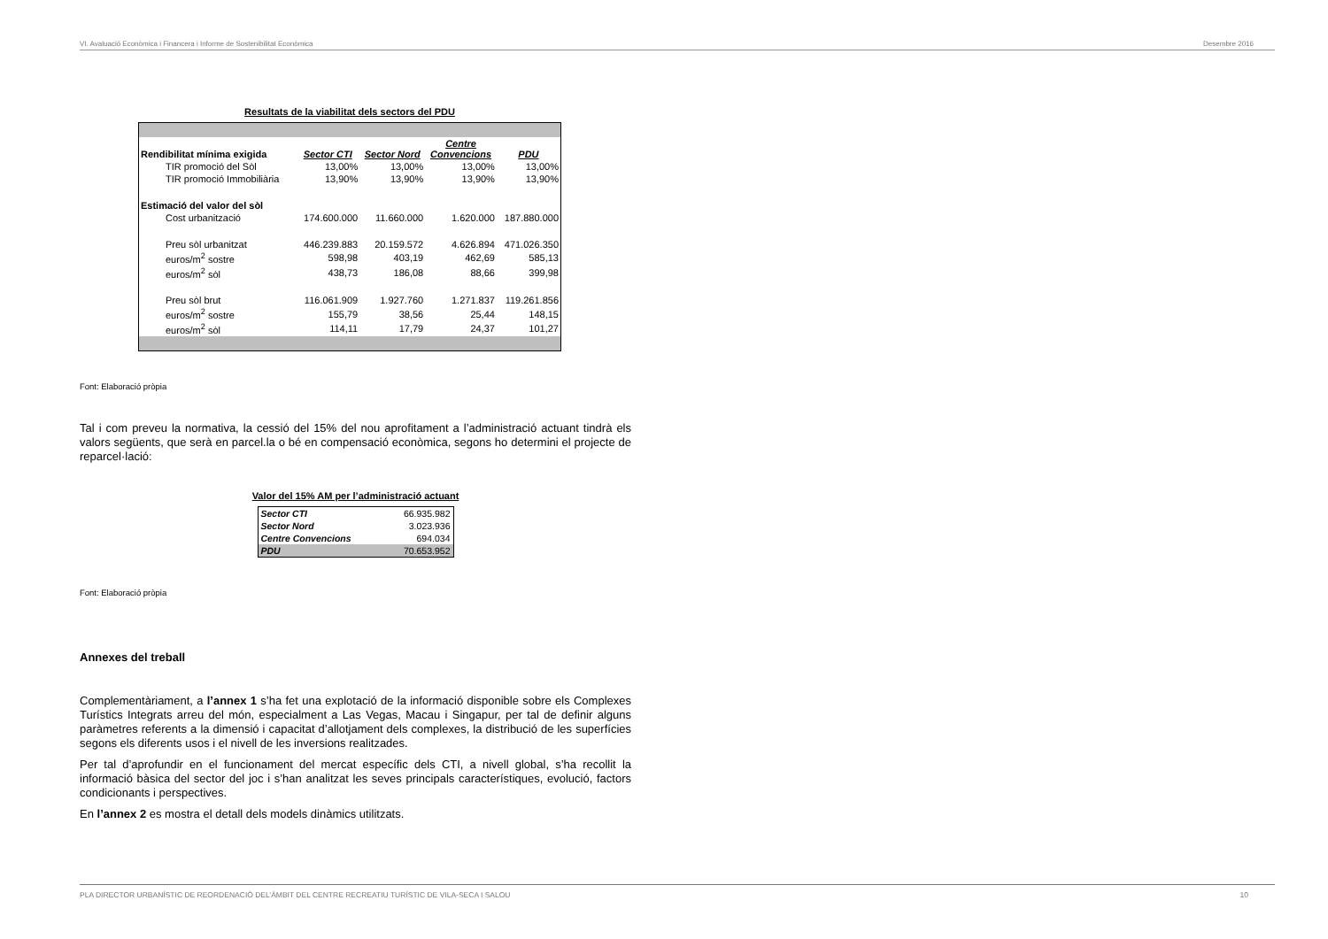VI. Avaluació Econòmica i Financera i Informe de Sostenibilitat Econòmica Desembre 2016
Resultats de la viabilitat dels sectors del PDU
| Rendibilitat mínima exigida | Sector CTI | Sector Nord | Centre Convencions | PDU |
| TIR promoció del Sòl | 13,00% | 13,00% | 13,00% | 13,00% |
| TIR promoció Immobiliària | 13,90% | 13,90% | 13,90% | 13,90% |
| Estimació del valor del sòl | | | | |
| Cost urbanització | 174.600.000 | 11.660.000 | 1.620.000 | 187.880.000 |
| Preu sòl urbanitzat | 446.239.883 | 20.159.572 | 4.626.894 | 471.026.350 |
| euros/m<sup>2</sup> sostre | 598,98 | 403,19 | 462,69 | 585,13 |
| euros/m<sup>2</sup> sòl | 438,73 | 186,08 | 88,66 | 399,98 |
| Preu sòl brut | 116.061.909 | 1.927.760 | 1.271.837 | 119.261.856 |
| euros/m<sup>2</sup> sostre | 155,79 | 38,56 | 25,44 | 148,15 |
| euros/m<sup>2</sup> sòl | 114,11 | 17,79 | 24,37 | 101,27 |
Font: Elaboració pròpia
Tal i com preveu la normativa, la cessió del 15% del nou aprofitament a l’administració actuant tindrà els valors següents, que serà en parcel.la o bé en compensació econòmica, segons ho determini el projecte de reparcel·lació:
Valor del 15% AM per l’administració actuant
| Sector CTI | 66.935.982 |
| Sector Nord | 3.023.936 |
| Centre Convencions | 694.034 |
| PDU | 70.653.952 |
Font: Elaboració pròpia
Annexes del treball
Complementàriament, a l’annex 1 s’ha fet una explotació de la informació disponible sobre els Complexes Turístics Integrats arreu del món, especialment a Las Vegas, Macau i Singapur, per tal de definir alguns paràmetres referents a la dimensió i capacitat d’allotjament dels complexes, la distribució de les superfícies segons els diferents usos i el nivell de les inversions realitzades.
Per tal d’aprofundir en el funcionament del mercat específic dels CTI, a nivell global, s’ha recollit la informació bàsica del sector del joc i s’han analitzat les seves principals característiques, evolució, factors condicionants i perspectives.
En l’annex 2 es mostra el detall dels models dinàmics utilitzats.
PLA DIRECTOR URBANÍSTIC DE REORDENACIÓ DEL’ÀMBIT DEL CENTRE RECREATIU TURÍSTIC DE VILA-SECA I SALOU 10